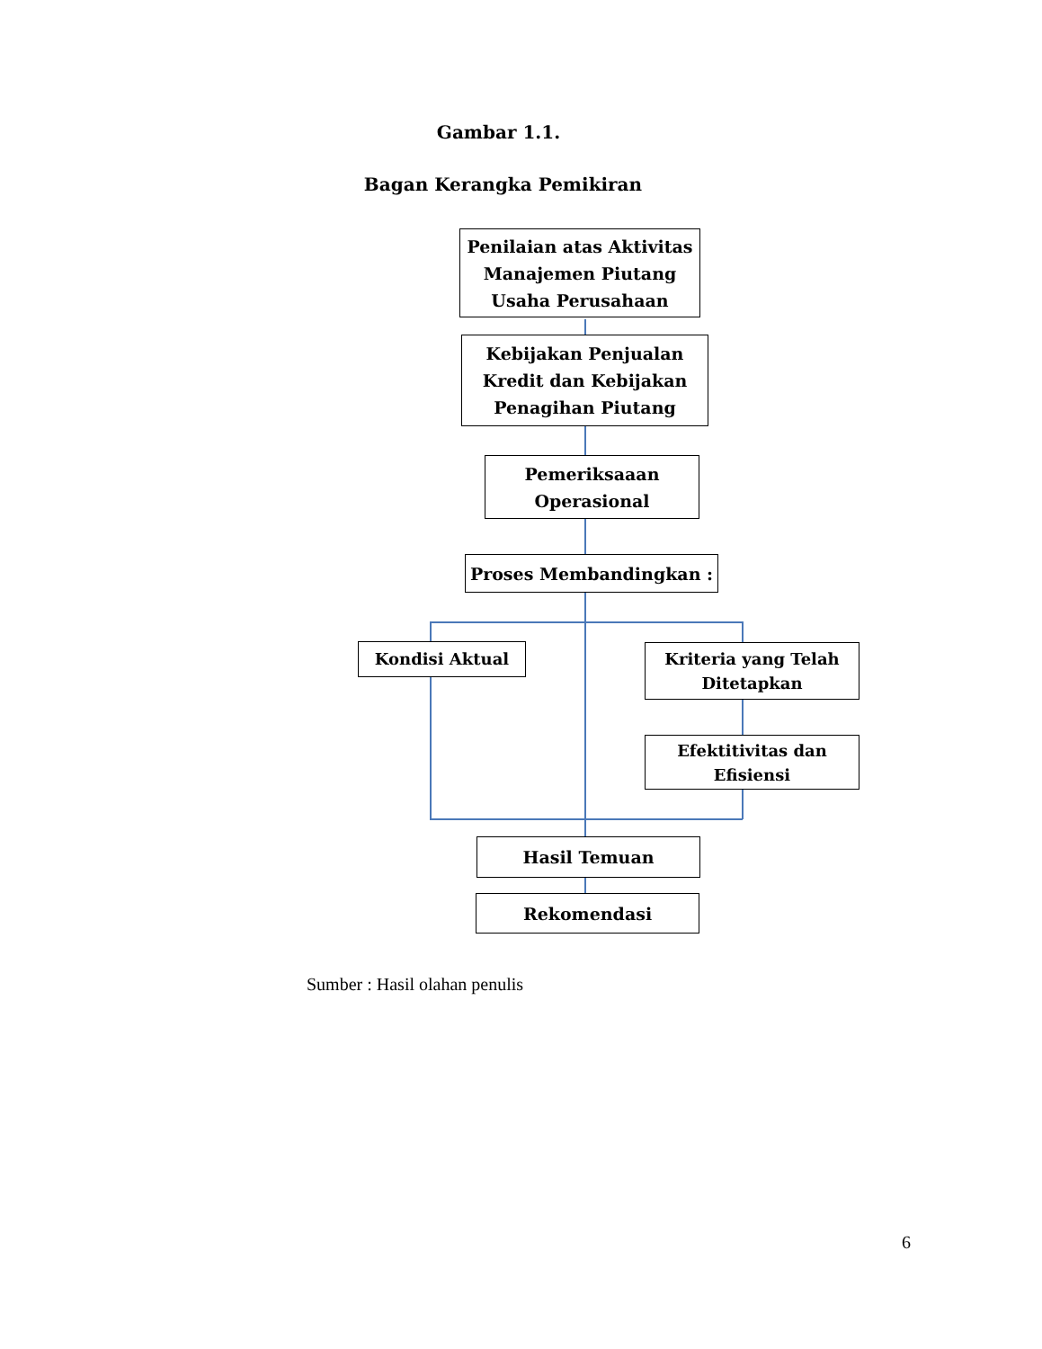Gambar 1.1.
Bagan Kerangka Pemikiran
Penilaian atas Aktivitas Manajemen Piutang Usaha Perusahaan
Kebijakan Penjualan Kredit dan Kebijakan Penagihan Piutang
Pemeriksaaan Operasional
Proses Membandingkan :
Kondisi Aktual
Kriteria yang Telah Ditetapkan
Efektitivitas dan Efisiensi
Hasil Temuan
Rekomendasi
Sumber : Hasil olahan penulis
6